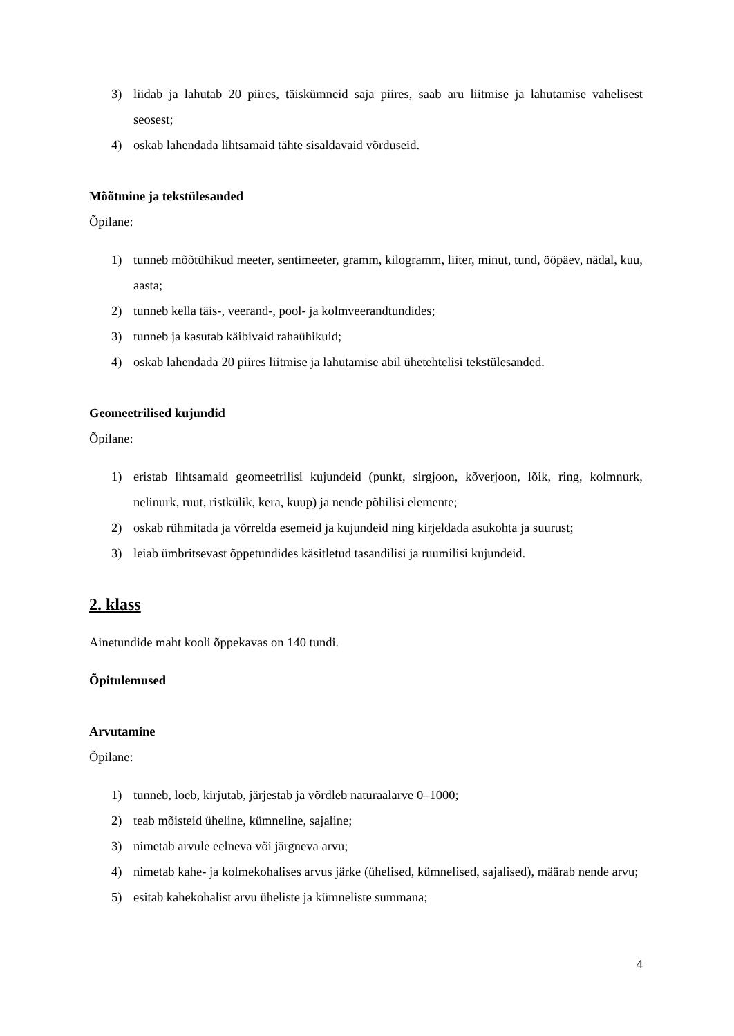3) liidab ja lahutab 20 piires, täiskümneid saja piires, saab aru liitmise ja lahutamise vahelisest seosest;
4) oskab lahendada lihtsamaid tähte sisaldavaid võrduseid.
Mõõtmine ja tekstülesanded
Õpilane:
1) tunneb mõõtühikud meeter, sentimeeter, gramm, kilogramm, liiter, minut, tund, ööpäev, nädal, kuu, aasta;
2) tunneb kella täis-, veerand-, pool- ja kolmveerandtundides;
3) tunneb ja kasutab käibivaid rahaühikuid;
4) oskab lahendada 20 piires liitmise ja lahutamise abil ühetehtelisi tekstülesanded.
Geomeetrilised kujundid
Õpilane:
1) eristab lihtsamaid geomeetrilisi kujundeid (punkt, sirgjoon, kõverjoon, lõik, ring, kolmnurk, nelinurk, ruut, ristkülik, kera, kuup) ja nende põhilisi elemente;
2) oskab rühmitada ja võrrelda esemeid ja kujundeid ning kirjeldada asukohta ja suurust;
3) leiab ümbritsevast õppetundides käsitletud tasandilisi ja ruumilisi kujundeid.
2. klass
Ainetundide maht kooli õppekavas on 140 tundi.
Õpitulemused
Arvutamine
Õpilane:
1) tunneb, loeb, kirjutab, järjestab ja võrdleb naturaalarve 0–1000;
2) teab mõisteid üheline, kümneline, sajaline;
3) nimetab arvule eelneva või järgneva arvu;
4) nimetab kahe- ja kolmekohalises arvus järke (ühelised, kümnelised, sajalised), määrab nende arvu;
5) esitab kahekohalist arvu üheliste ja kümneliste summana;
4